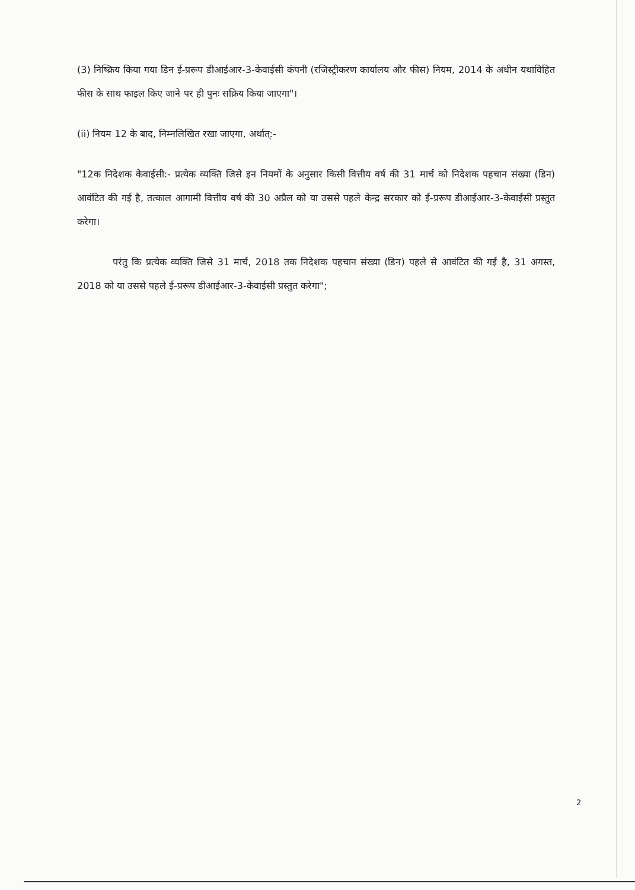(3) निष्क्रिय किया गया डिन ई-प्ररूप डीआईआर-3-केवाईसी कंपनी (रजिस्ट्रीकरण कार्यालय और फीस) नियम, 2014 के अधीन यथाविहित फीस के साथ फाइल किए जाने पर ही पुनः सक्रिय किया जाएगा"।
(ii) नियम 12 के बाद, निम्नलिखित रखा जाएगा, अर्थात्:-
"12क निदेशक केवाईसी:- प्रत्येक व्यक्ति जिसे इन नियमों के अनुसार किसी वित्तीय वर्ष की 31 मार्च को निदेशक पहचान संख्या (डिन) आवंटित की गई है, तत्काल आगामी वित्तीय वर्ष की 30 अप्रैल को या उससे पहले केन्द्र सरकार को ई-प्ररूप डीआईआर-3-केवाईसी प्रस्तुत करेगा।
परंतु कि प्रत्येक व्यक्ति जिसे 31 मार्च, 2018 तक निदेशक पहचान संख्या (डिन) पहले से आवंटित की गई है, 31 अगस्त, 2018 को या उससे पहले ई-प्ररूप डीआईआर-3-केवाईसी प्रस्तुत करेगा";
2